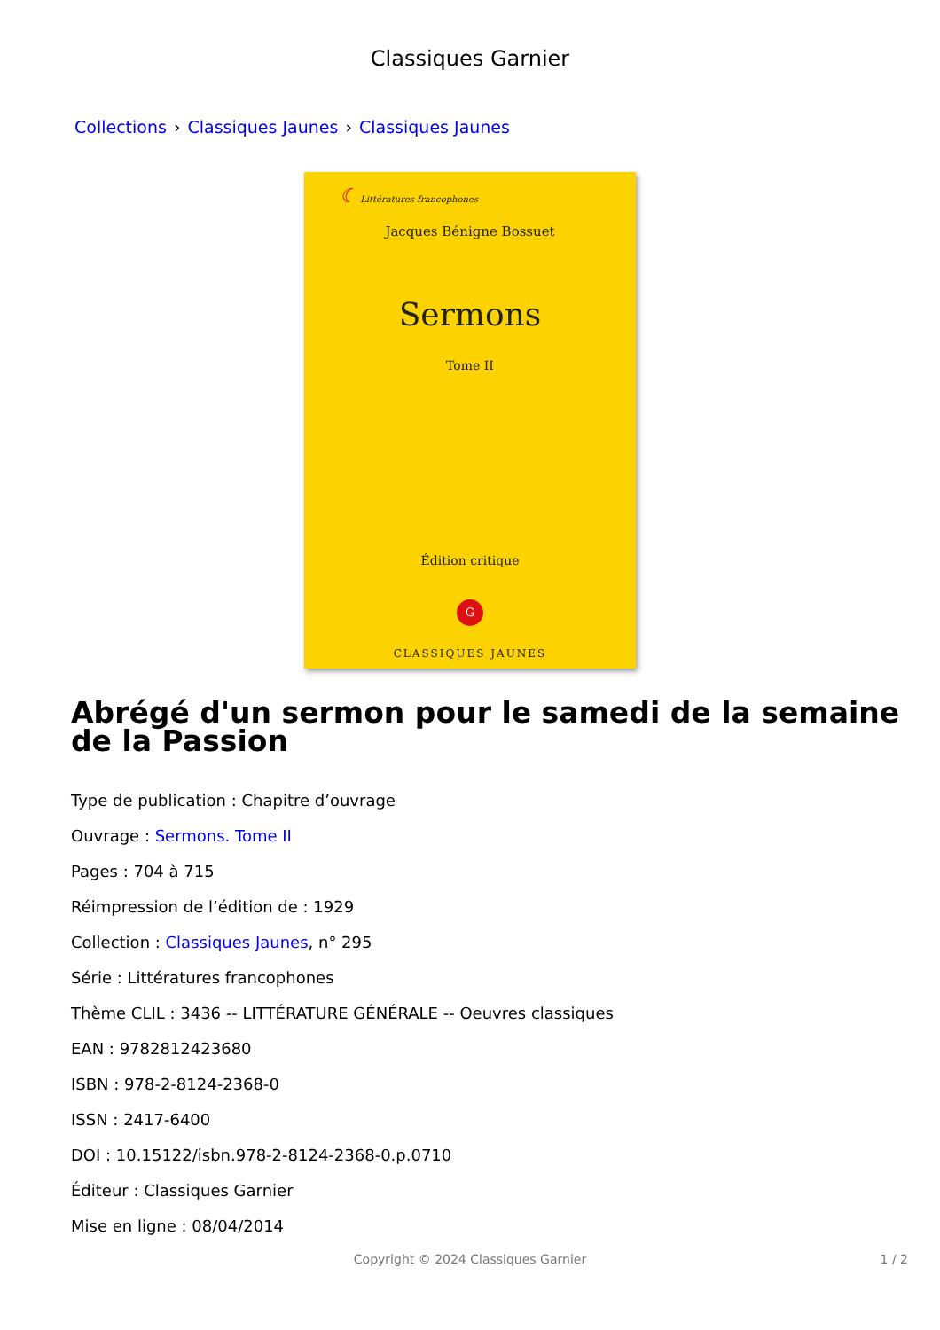Classiques Garnier
Collections › Classiques Jaunes › Classiques Jaunes
☾ Littératures francophones
Jacques Bénigne Bossuet
Sermons
Tome II
Édition critique
G
CLASSIQUES JAUNES
Abrégé d'un sermon pour le samedi de la semaine de la Passion
Type de publication : Chapitre d’ouvrage
Ouvrage : Sermons. Tome II
Pages : 704 à 715
Réimpression de l’édition de : 1929
Collection : Classiques Jaunes, n° 295
Série : Littératures francophones
Thème CLIL : 3436 -- LITTÉRATURE GÉNÉRALE -- Oeuvres classiques
EAN : 9782812423680
ISBN : 978-2-8124-2368-0
ISSN : 2417-6400
DOI : 10.15122/isbn.978-2-8124-2368-0.p.0710
Éditeur : Classiques Garnier
Mise en ligne : 08/04/2014
Copyright © 2024 Classiques Garnier 1 / 2